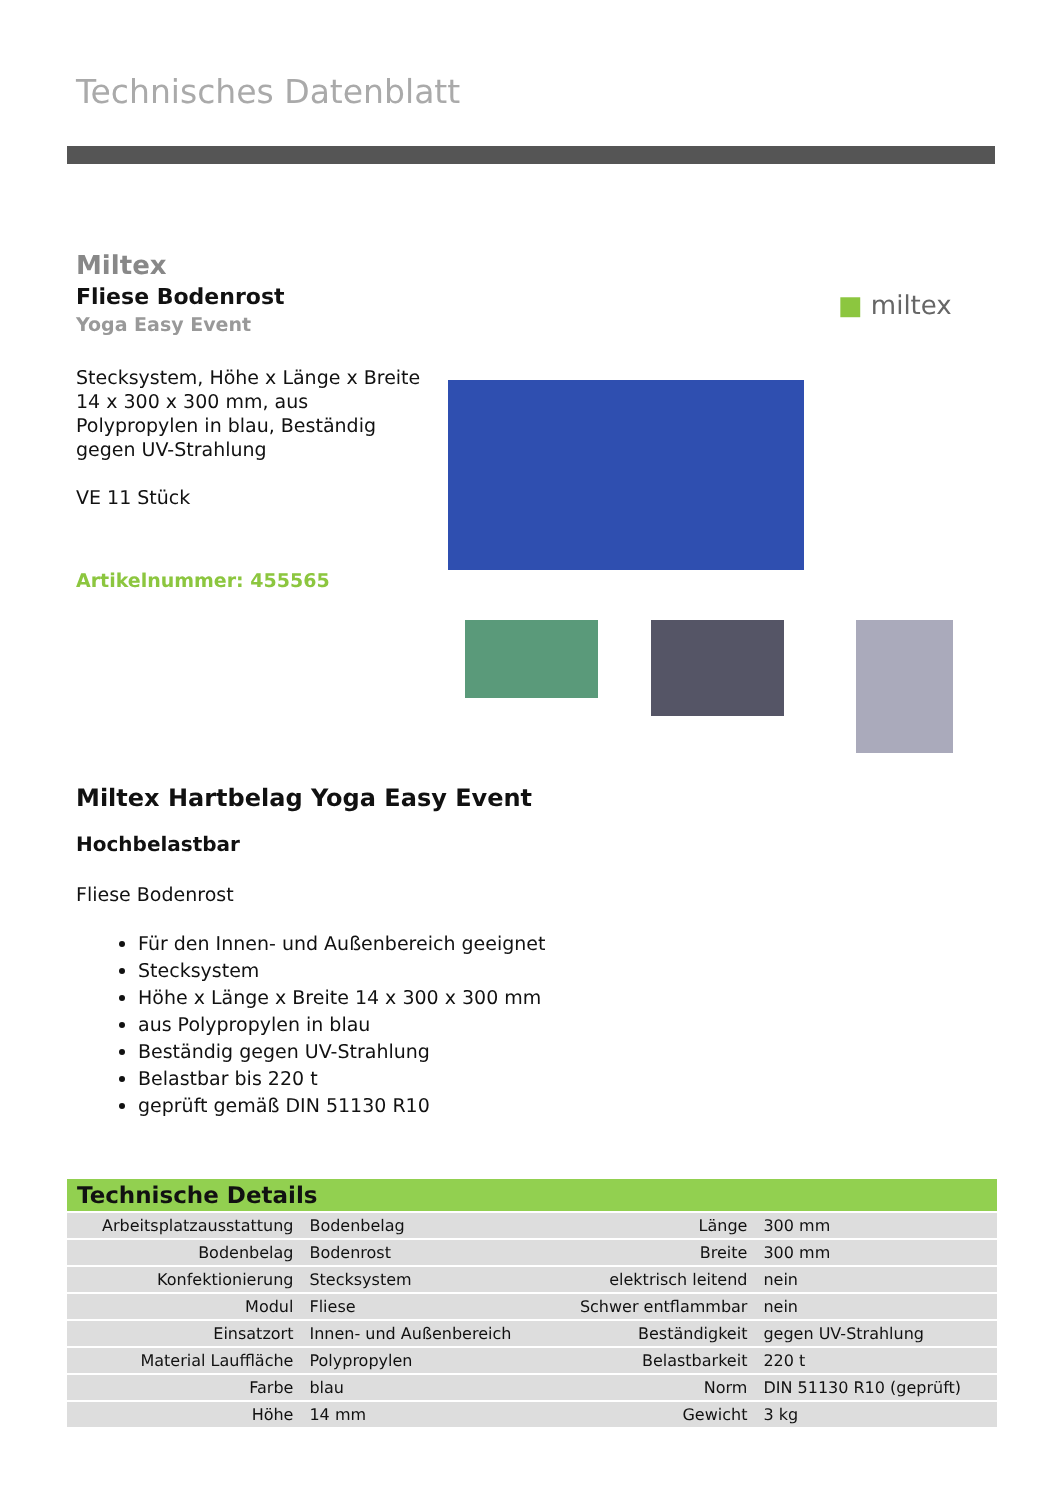Technisches Datenblatt
Miltex
Fliese Bodenrost
Yoga Easy Event
Stecksystem, Höhe x Länge x Breite 14 x 300 x 300 mm, aus Polypropylen in blau, Beständig gegen UV-Strahlung
VE 11 Stück
Artikelnummer: 455565
■ miltex
Miltex Hartbelag Yoga Easy Event
Hochbelastbar
Fliese Bodenrost
Für den Innen- und Außenbereich geeignet
Stecksystem
Höhe x Länge x Breite 14 x 300 x 300 mm
aus Polypropylen in blau
Beständig gegen UV-Strahlung
Belastbar bis 220 t
geprüft gemäß DIN 51130 R10
| Technische Details | | | |
| --- | --- | --- | --- |
| Arbeitsplatzausstattung | Bodenbelag | Länge | 300 mm |
| Bodenbelag | Bodenrost | Breite | 300 mm |
| Konfektionierung | Stecksystem | elektrisch leitend | nein |
| Modul | Fliese | Schwer entflammbar | nein |
| Einsatzort | Innen- und Außenbereich | Beständigkeit | gegen UV-Strahlung |
| Material Lauffläche | Polypropylen | Belastbarkeit | 220 t |
| Farbe | blau | Norm | DIN 51130 R10 (geprüft) |
| Höhe | 14 mm | Gewicht | 3 kg |